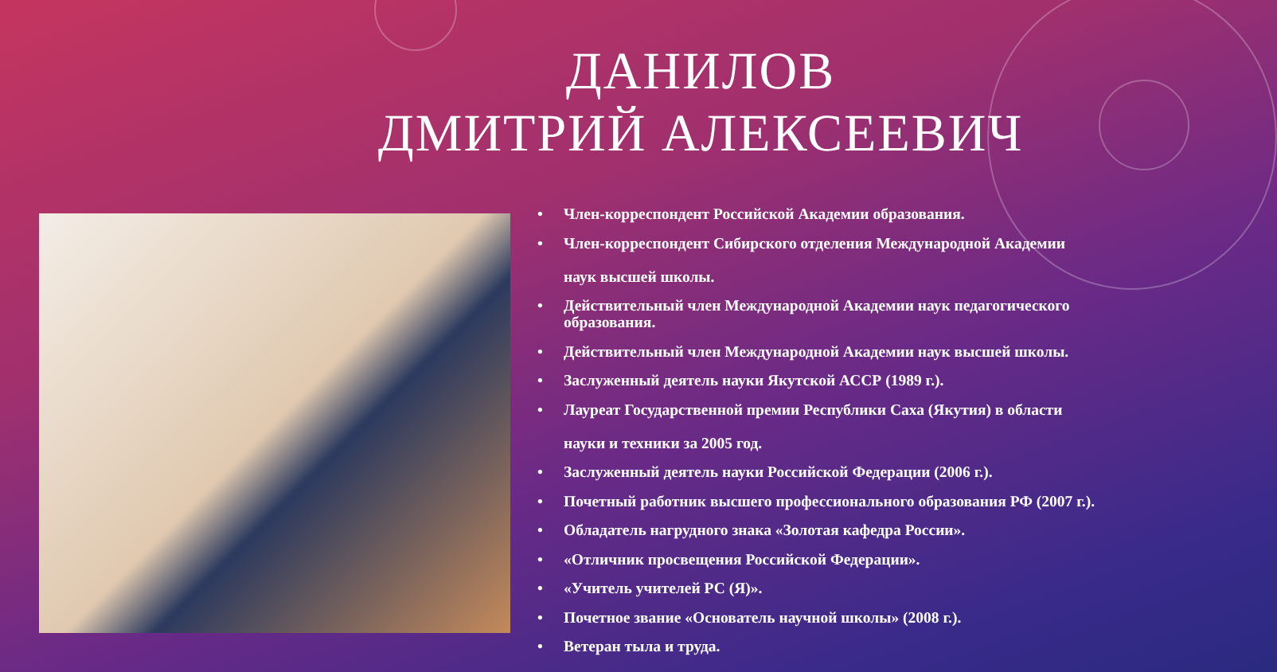ДАНИЛОВ
ДМИТРИЙ АЛЕКСЕЕВИЧ
• Член-корреспондент Российской Академии образования.
• Член-корреспондент Сибирского отделения Международной Академии
наук высшей школы.
• Действительный член Международной Академии наук педагогического образования.
• Действительный член Международной Академии наук высшей школы.
• Заслуженный деятель науки Якутской АССР (1989 г.).
• Лауреат Государственной премии Республики Саха (Якутия) в области
науки и техники за 2005 год.
• Заслуженный деятель науки Российской Федерации (2006 г.).
• Почетный работник высшего профессионального образования РФ (2007 г.).
• Обладатель нагрудного знака «Золотая кафедра России».
• «Отличник просвещения Российской Федерации».
• «Учитель учителей РС (Я)».
• Почетное звание «Основатель научной школы» (2008 г.).
• Ветеран тыла и труда.